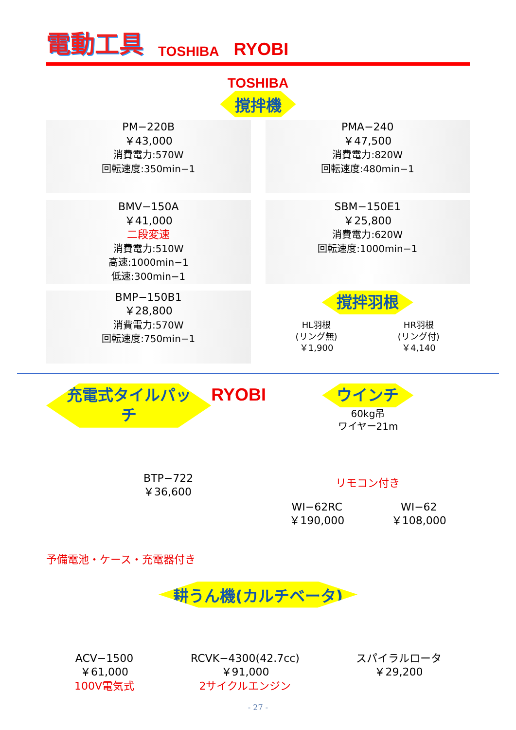電動工具
TOSHIBA RYOBI
TOSHIBA
撹拌機
PM−220B
￥43,000
消費電力:570W
回転速度:350min−1
PMA−240
￥47,500
消費電力:820W
回転速度:480min−1
BMV−150A
￥41,000
二段変速
消費電力:510W
高速:1000min−1
低速:300min−1
SBM−150E1
￥25,800
消費電力:620W
回転速度:1000min−1
BMP−150B1
￥28,800
消費電力:570W
回転速度:750min−1
撹拌羽根
HL羽根
(リング無)
￥1,900
HR羽根
(リング付)
￥4,140
充電式タイルパッチ
BTP−722
￥36,600
予備電池・ケース・充電器付き
RYOBI
ウインチ
60kg吊
ワイヤー21m
リモコン付き
WI−62RC
￥190,000
WI−62
￥108,000
耕うん機(カルチベータ)
ACV−1500
￥61,000
100V電気式
RCVK−4300(42.7cc)
￥91,000
2サイクルエンジン
スパイラルロータ
￥29,200
- 27 -